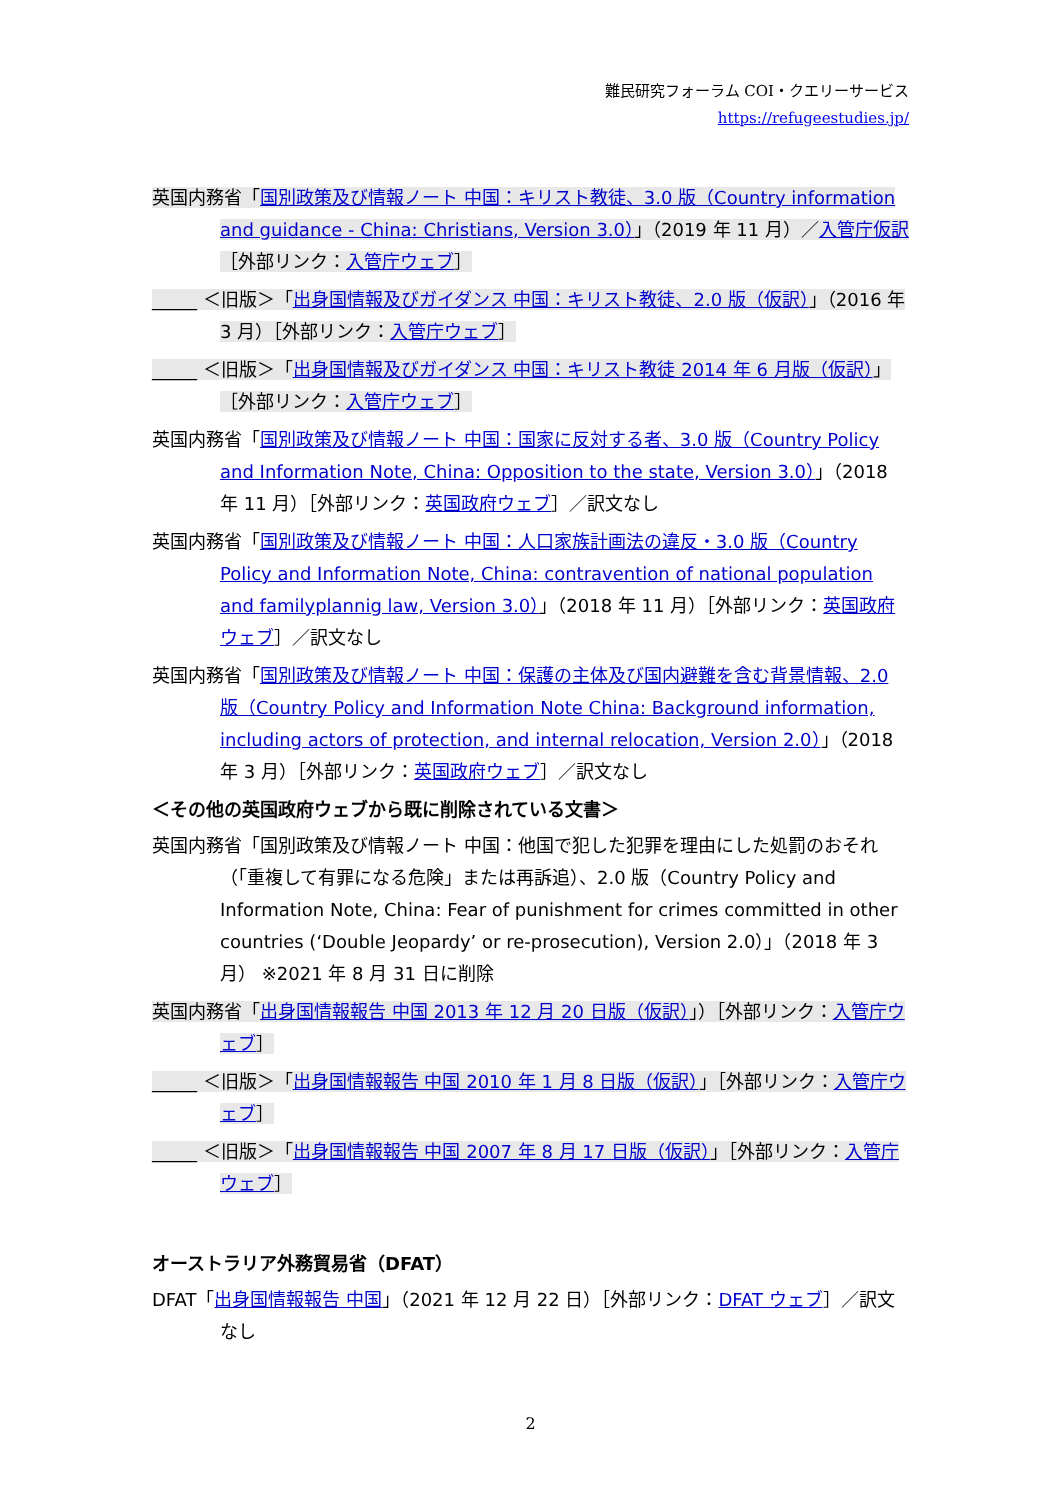難民研究フォーラム COI・クエリーサービス
https://refugeestudies.jp/
英国内務省「国別政策及び情報ノート 中国：キリスト教徒、3.0 版（Country information and guidance - China: Christians, Version 3.0）」（2019 年 11 月）／入管庁仮訳［外部リンク：入管庁ウェブ］
_____ ＜旧版＞「出身国情報及びガイダンス 中国：キリスト教徒、2.0 版（仮訳）」（2016 年 3 月）［外部リンク：入管庁ウェブ］
_____ ＜旧版＞「出身国情報及びガイダンス 中国：キリスト教徒 2014 年 6 月版（仮訳）」［外部リンク：入管庁ウェブ］
英国内務省「国別政策及び情報ノート 中国：国家に反対する者、3.0 版（Country Policy and Information Note, China: Opposition to the state, Version 3.0）」（2018 年 11 月）［外部リンク：英国政府ウェブ］／訳文なし
英国内務省「国別政策及び情報ノート 中国：人口家族計画法の違反・3.0 版（Country Policy and Information Note, China: contravention of national population and familyplannig law, Version 3.0）」（2018 年 11 月）［外部リンク：英国政府ウェブ］／訳文なし
英国内務省「国別政策及び情報ノート 中国：保護の主体及び国内避難を含む背景情報、2.0 版（Country Policy and Information Note China: Background information, including actors of protection, and internal relocation, Version 2.0）」（2018 年 3 月）［外部リンク：英国政府ウェブ］／訳文なし
＜その他の英国政府ウェブから既に削除されている文書＞
英国内務省「国別政策及び情報ノート 中国：他国で犯した犯罪を理由にした処罰のおそれ（「重複して有罪になる危険」または再訴追）、2.0 版（Country Policy and Information Note, China: Fear of punishment for crimes committed in other countries (‘Double Jeopardy’ or re-prosecution), Version 2.0）」（2018 年 3 月） ※2021 年 8 月 31 日に削除
英国内務省「出身国情報報告 中国 2013 年 12 月 20 日版（仮訳）」）［外部リンク：入管庁ウェブ］
_____ ＜旧版＞「出身国情報報告 中国 2010 年 1 月 8 日版（仮訳）」［外部リンク：入管庁ウェブ］
_____ ＜旧版＞「出身国情報報告 中国 2007 年 8 月 17 日版（仮訳）」［外部リンク：入管庁ウェブ］
オーストラリア外務貿易省（DFAT）
DFAT「出身国情報報告 中国」（2021 年 12 月 22 日）［外部リンク：DFAT ウェブ］／訳文なし
2